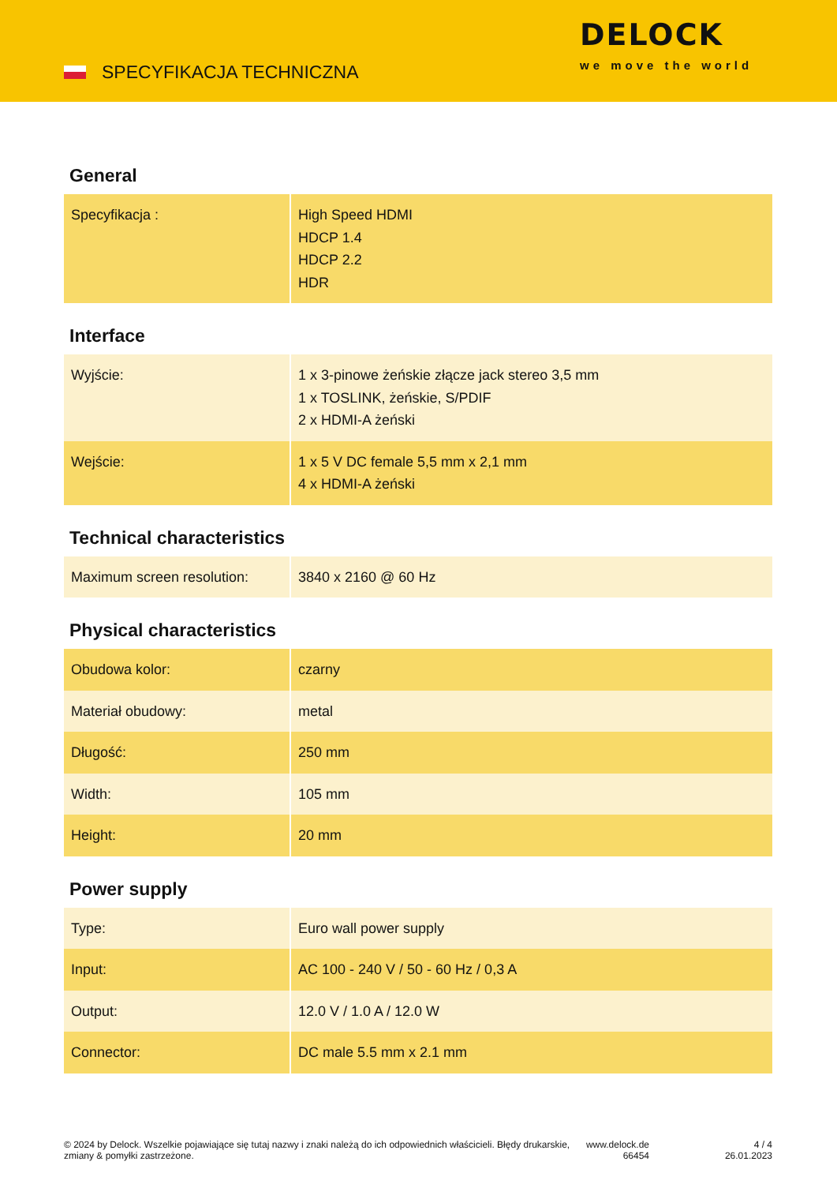SPECYFIKACJA TECHNICZNA
DELOCK
we move the world
General
| Specyfikacja : | High Speed HDMI HDCP 1.4 HDCP 2.2 HDR |
Interface
| Wyjście: | 1 x 3-pinowe żeńskie złącze jack stereo 3,5 mm 1 x TOSLINK, żeńskie, S/PDIF 2 x HDMI-A żeński |
| Wejście: | 1 x 5 V DC female 5,5 mm x 2,1 mm 4 x HDMI-A żeński |
Technical characteristics
| Maximum screen resolution: | 3840 x 2160 @ 60 Hz |
Physical characteristics
| Obudowa kolor: | czarny |
| Materiał obudowy: | metal |
| Długość: | 250 mm |
| Width: | 105 mm |
| Height: | 20 mm |
Power supply
| Type: | Euro wall power supply |
| Input: | AC 100 - 240 V / 50 - 60 Hz / 0,3 A |
| Output: | 12.0 V / 1.0 A / 12.0 W |
| Connector: | DC male 5.5 mm x 2.1 mm |
© 2024 by Delock. Wszelkie pojawiające się tutaj nazwy i znaki należą do ich odpowiednich właścicieli. Błędy drukarskie, zmiany & pomyłki zastrzeżone.
www.delock.de
66454
4 / 4
26.01.2023